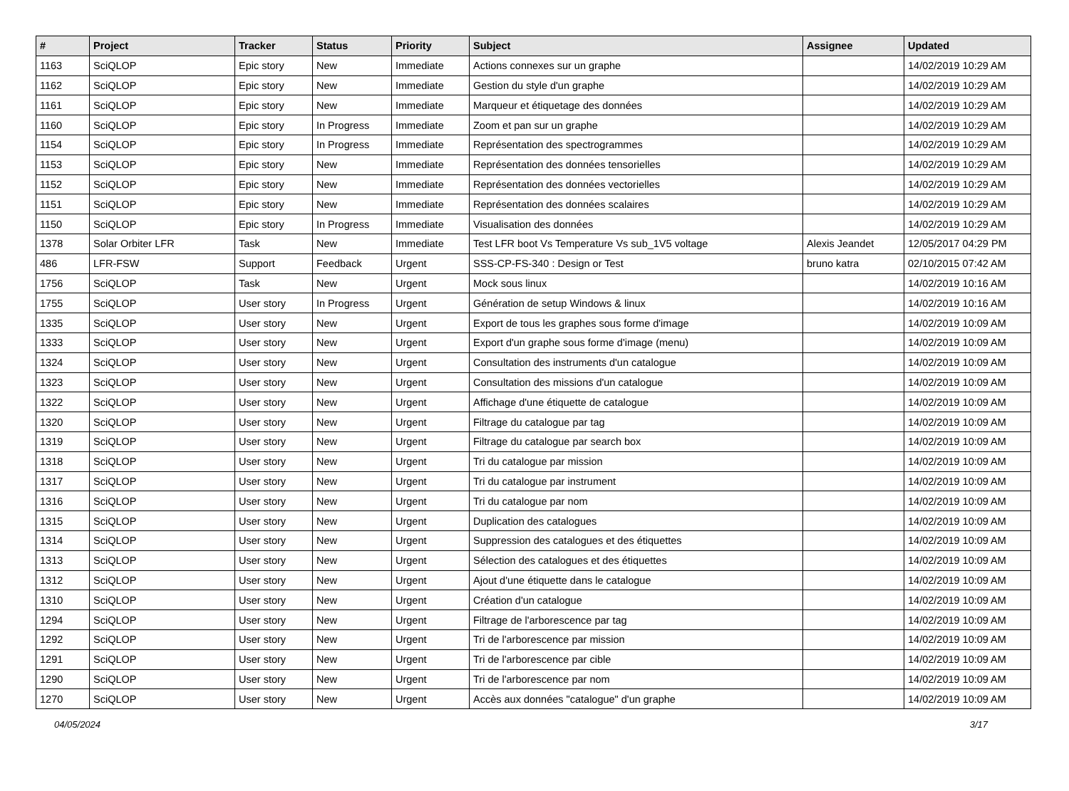| # | Project | Tracker | Status | Priority | Subject | Assignee | Updated |
| --- | --- | --- | --- | --- | --- | --- | --- |
| 1163 | SciQLOP | Epic story | New | Immediate | Actions connexes sur un graphe | | 14/02/2019 10:29 AM |
| 1162 | SciQLOP | Epic story | New | Immediate | Gestion du style d'un graphe | | 14/02/2019 10:29 AM |
| 1161 | SciQLOP | Epic story | New | Immediate | Marqueur et étiquetage des données | | 14/02/2019 10:29 AM |
| 1160 | SciQLOP | Epic story | In Progress | Immediate | Zoom et pan sur un graphe | | 14/02/2019 10:29 AM |
| 1154 | SciQLOP | Epic story | In Progress | Immediate | Représentation des spectrogrammes | | 14/02/2019 10:29 AM |
| 1153 | SciQLOP | Epic story | New | Immediate | Représentation des données tensorielles | | 14/02/2019 10:29 AM |
| 1152 | SciQLOP | Epic story | New | Immediate | Représentation des données vectorielles | | 14/02/2019 10:29 AM |
| 1151 | SciQLOP | Epic story | New | Immediate | Représentation des données scalaires | | 14/02/2019 10:29 AM |
| 1150 | SciQLOP | Epic story | In Progress | Immediate | Visualisation des données | | 14/02/2019 10:29 AM |
| 1378 | Solar Orbiter LFR | Task | New | Immediate | Test LFR boot Vs Temperature Vs sub_1V5 voltage | Alexis Jeandet | 12/05/2017 04:29 PM |
| 486 | LFR-FSW | Support | Feedback | Urgent | SSS-CP-FS-340 : Design or Test | bruno katra | 02/10/2015 07:42 AM |
| 1756 | SciQLOP | Task | New | Urgent | Mock sous linux | | 14/02/2019 10:16 AM |
| 1755 | SciQLOP | User story | In Progress | Urgent | Génération de setup Windows & linux | | 14/02/2019 10:16 AM |
| 1335 | SciQLOP | User story | New | Urgent | Export de tous les graphes sous forme d'image | | 14/02/2019 10:09 AM |
| 1333 | SciQLOP | User story | New | Urgent | Export d'un graphe sous forme d'image (menu) | | 14/02/2019 10:09 AM |
| 1324 | SciQLOP | User story | New | Urgent | Consultation des instruments d'un catalogue | | 14/02/2019 10:09 AM |
| 1323 | SciQLOP | User story | New | Urgent | Consultation des missions d'un catalogue | | 14/02/2019 10:09 AM |
| 1322 | SciQLOP | User story | New | Urgent | Affichage d'une étiquette de catalogue | | 14/02/2019 10:09 AM |
| 1320 | SciQLOP | User story | New | Urgent | Filtrage du catalogue par tag | | 14/02/2019 10:09 AM |
| 1319 | SciQLOP | User story | New | Urgent | Filtrage du catalogue par search box | | 14/02/2019 10:09 AM |
| 1318 | SciQLOP | User story | New | Urgent | Tri du catalogue par mission | | 14/02/2019 10:09 AM |
| 1317 | SciQLOP | User story | New | Urgent | Tri du catalogue par instrument | | 14/02/2019 10:09 AM |
| 1316 | SciQLOP | User story | New | Urgent | Tri du catalogue par nom | | 14/02/2019 10:09 AM |
| 1315 | SciQLOP | User story | New | Urgent | Duplication des catalogues | | 14/02/2019 10:09 AM |
| 1314 | SciQLOP | User story | New | Urgent | Suppression des catalogues et des étiquettes | | 14/02/2019 10:09 AM |
| 1313 | SciQLOP | User story | New | Urgent | Sélection des catalogues et des étiquettes | | 14/02/2019 10:09 AM |
| 1312 | SciQLOP | User story | New | Urgent | Ajout d'une étiquette dans le catalogue | | 14/02/2019 10:09 AM |
| 1310 | SciQLOP | User story | New | Urgent | Création d'un catalogue | | 14/02/2019 10:09 AM |
| 1294 | SciQLOP | User story | New | Urgent | Filtrage de l'arborescence par tag | | 14/02/2019 10:09 AM |
| 1292 | SciQLOP | User story | New | Urgent | Tri de l'arborescence par mission | | 14/02/2019 10:09 AM |
| 1291 | SciQLOP | User story | New | Urgent | Tri de l'arborescence par cible | | 14/02/2019 10:09 AM |
| 1290 | SciQLOP | User story | New | Urgent | Tri de l'arborescence par nom | | 14/02/2019 10:09 AM |
| 1270 | SciQLOP | User story | New | Urgent | Accès aux données "catalogue" d'un graphe | | 14/02/2019 10:09 AM |
04/05/2024 3/17